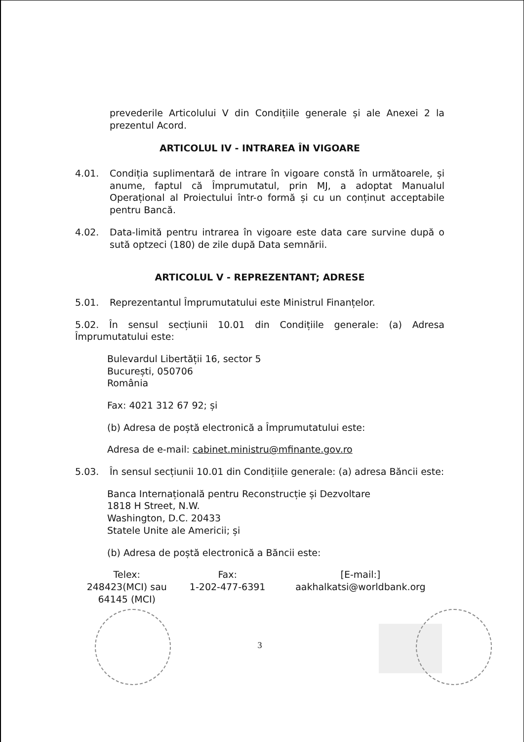prevederile Articolului V din Condițiile generale și ale Anexei 2 la prezentul Acord.
ARTICOLUL IV - INTRAREA ÎN VIGOARE
4.01. Condiția suplimentară de intrare în vigoare constă în următoarele, și anume, faptul că Împrumutatul, prin MJ, a adoptat Manualul Operațional al Proiectului într-o formă și cu un conținut acceptabile pentru Bancă.
4.02. Data-limită pentru intrarea în vigoare este data care survine după o sută optzeci (180) de zile după Data semnării.
ARTICOLUL V - REPREZENTANT; ADRESE
5.01. Reprezentantul Împrumutatului este Ministrul Finanțelor.
5.02. În sensul secțiunii 10.01 din Condițiile generale: (a) Adresa Împrumutatului este:
Bulevardul Libertății 16, sector 5
București, 050706
România
Fax: 4021 312 67 92; și
(b) Adresa de poștă electronică a Împrumutatului este:
Adresa de e-mail: cabinet.ministru@mfinante.gov.ro
5.03. În sensul secțiunii 10.01 din Condițiile generale: (a) adresa Băncii este:
Banca Internațională pentru Reconstrucție și Dezvoltare
1818 H Street, N.W.
Washington, D.C. 20433
Statele Unite ale Americii; și
(b) Adresa de poștă electronică a Băncii este:
| Telex: 248423(MCI) sau 64145 (MCI) | Fax: 1-202-477-6391 | [E-mail:] aakhalkatsi@worldbank.org |
3